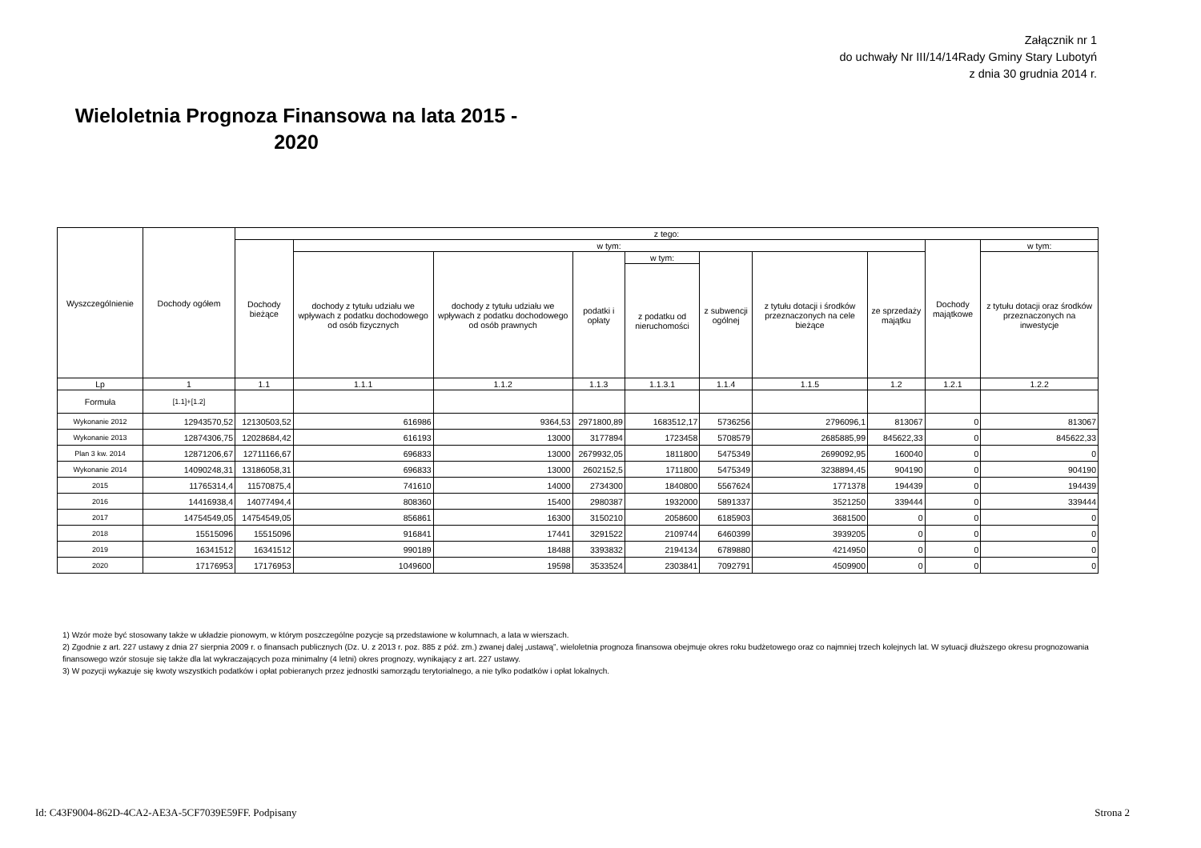Załącznik nr 1
do uchwały Nr III/14/14Rady Gminy Stary Lubotyń
z dnia 30 grudnia 2014 r.
Wieloletnia Prognoza Finansowa na lata 2015 - 2020
| Wyszczególnienie | Dochody ogółem | z tego: | | | | | | | | | |
| --- | --- | --- | --- | --- | --- | --- | --- | --- | --- | --- | --- |
| | | Dochody bieżące | w tym: | | | | | | | Dochody majątkowe | w tym: |
| | | | dochody z tytułu udziału we wpływach z podatku dochodowego od osób fizycznych | dochody z tytułu udziału we wpływach z podatku dochodowego od osób prawnych | podatki i opłaty | w tym: | z subwencji ogólnej | z tytułu dotacji i środków przeznaczonych na cele bieżące | ze sprzedaży majątku | | z tytułu dotacji oraz środków przeznaczonych na inwestycje |
| | | | | | | z podatku od nieruchomości | | | | | |
| Lp | 1 | 1.1 | 1.1.1 | 1.1.2 | 1.1.3 | 1.1.3.1 | 1.1.4 | 1.1.5 | 1.2 | 1.2.1 | 1.2.2 |
| Formuła | [1.1]+[1.2] | | | | | | | | | | |
| Wykonanie 2012 | 12943570,52 | 12130503,52 | 616986 | 9364,53 | 2971800,89 | 1683512,17 | 5736256 | 2796096,1 | 813067 | 0 | 813067 |
| Wykonanie 2013 | 12874306,75 | 12028684,42 | 616193 | 13000 | 3177894 | 1723458 | 5708579 | 2685885,99 | 845622,33 | 0 | 845622,33 |
| Plan 3 kw. 2014 | 12871206,67 | 12711166,67 | 696833 | 13000 | 2679932,05 | 1811800 | 5475349 | 2699092,95 | 160040 | 0 | 0 |
| Wykonanie 2014 | 14090248,31 | 13186058,31 | 696833 | 13000 | 2602152,5 | 1711800 | 5475349 | 3238894,45 | 904190 | 0 | 904190 |
| 2015 | 11765314,4 | 11570875,4 | 741610 | 14000 | 2734300 | 1840800 | 5567624 | 1771378 | 194439 | 0 | 194439 |
| 2016 | 14416938,4 | 14077494,4 | 808360 | 15400 | 2980387 | 1932000 | 5891337 | 3521250 | 339444 | 0 | 339444 |
| 2017 | 14754549,05 | 14754549,05 | 856861 | 16300 | 3150210 | 2058600 | 6185903 | 3681500 | 0 | 0 | 0 |
| 2018 | 15515096 | 15515096 | 916841 | 17441 | 3291522 | 2109744 | 6460399 | 3939205 | 0 | 0 | 0 |
| 2019 | 16341512 | 16341512 | 990189 | 18488 | 3393832 | 2194134 | 6789880 | 4214950 | 0 | 0 | 0 |
| 2020 | 17176953 | 17176953 | 1049600 | 19598 | 3533524 | 2303841 | 7092791 | 4509900 | 0 | 0 | 0 |
1) Wzór może być stosowany także w układzie pionowym, w którym poszczególne pozycje są przedstawione w kolumnach, a lata w wierszach.
2) Zgodnie z art. 227 ustawy z dnia 27 sierpnia 2009 r. o finansach publicznych (Dz. U. z 2013 r. poz. 885 z póź. zm.) zwanej dalej „ustawą”, wieloletnia prognoza finansowa obejmuje okres roku budżetowego oraz co najmniej trzech kolejnych lat. W sytuacji dłuższego okresu prognozowania finansowego wzór stosuje się także dla lat wykraczających poza minimalny (4 letni) okres prognozy, wynikający z art. 227 ustawy.
3) W pozycji wykazuje się kwoty wszystkich podatków i opłat pobieranych przez jednostki samorządu terytorialnego, a nie tylko podatków i opłat lokalnych.
Id: C43F9004-862D-4CA2-AE3A-5CF7039E59FF. Podpisany Strona 2